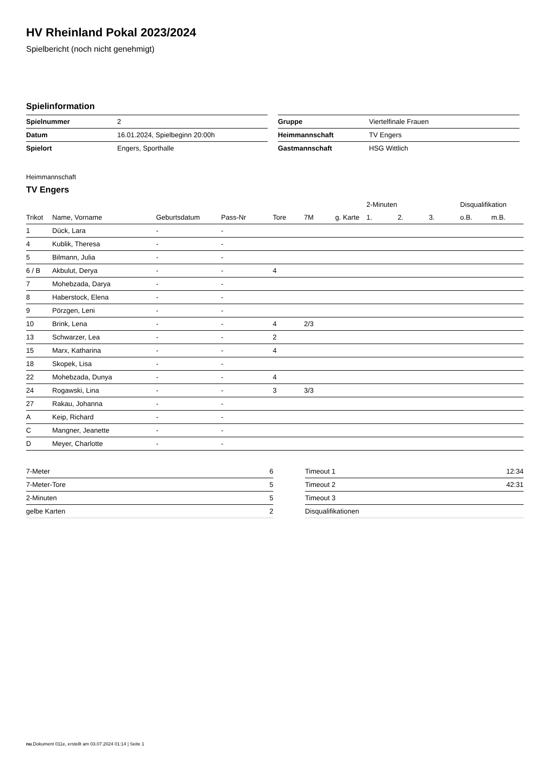HV Rheinland Pokal 2023/2024
Spielbericht (noch nicht genehmigt)
Spielinformation
| Spielnummer | 2 |
| Datum | 16.01.2024, Spielbeginn 20:00h |
| Spielort | Engers, Sporthalle |
| Gruppe | Viertelfinale Frauen |
| Heimmannschaft | TV Engers |
| Gastmannschaft | HSG Wittlich |
Heimmannschaft
TV Engers
| | | | | | | | 2-Minuten | | | Disqualifikation | |
| --- | --- | --- | --- | --- | --- | --- | --- | --- | --- | --- | --- |
| Trikot | Name, Vorname | Geburtsdatum | Pass-Nr | Tore | 7M | g. Karte | 1. | 2. | 3. | o.B. | m.B. |
| 1 | Dück, Lara | - | - | | | | | | | | |
| 4 | Kublik, Theresa | - | - | | | | | | | | |
| 5 | Bilmann, Julia | - | - | | | | | | | | |
| 6 / B | Akbulut, Derya | - | - | 4 | | | | | | | |
| 7 | Mohebzada, Darya | - | - | | | | | | | | |
| 8 | Haberstock, Elena | - | - | | | | | | | | |
| 9 | Pörzgen, Leni | - | - | | | | | | | | |
| 10 | Brink, Lena | - | - | 4 | 2/3 | | | | | | |
| 13 | Schwarzer, Lea | - | - | 2 | | | | | | | |
| 15 | Marx, Katharina | - | - | 4 | | | | | | | |
| 18 | Skopek, Lisa | - | - | | | | | | | | |
| 22 | Mohebzada, Dunya | - | - | 4 | | | | | | | |
| 24 | Rogawski, Lina | - | - | 3 | 3/3 | | | | | | |
| 27 | Rakau, Johanna | - | - | | | | | | | | |
| A | Keip, Richard | - | - | | | | | | | | |
| C | Mangner, Jeanette | - | - | | | | | | | | |
| D | Meyer, Charlotte | - | - | | | | | | | | |
| 7-Meter | 6 |
| 7-Meter-Tore | 5 |
| 2-Minuten | 5 |
| gelbe Karten | 2 |
| Timeout 1 | 12:34 |
| Timeout 2 | 42:31 |
| Timeout 3 | |
| Disqualifikationen | |
nu.Dokument 011e, erstellt am 03.07.2024 01:14 | Seite 1